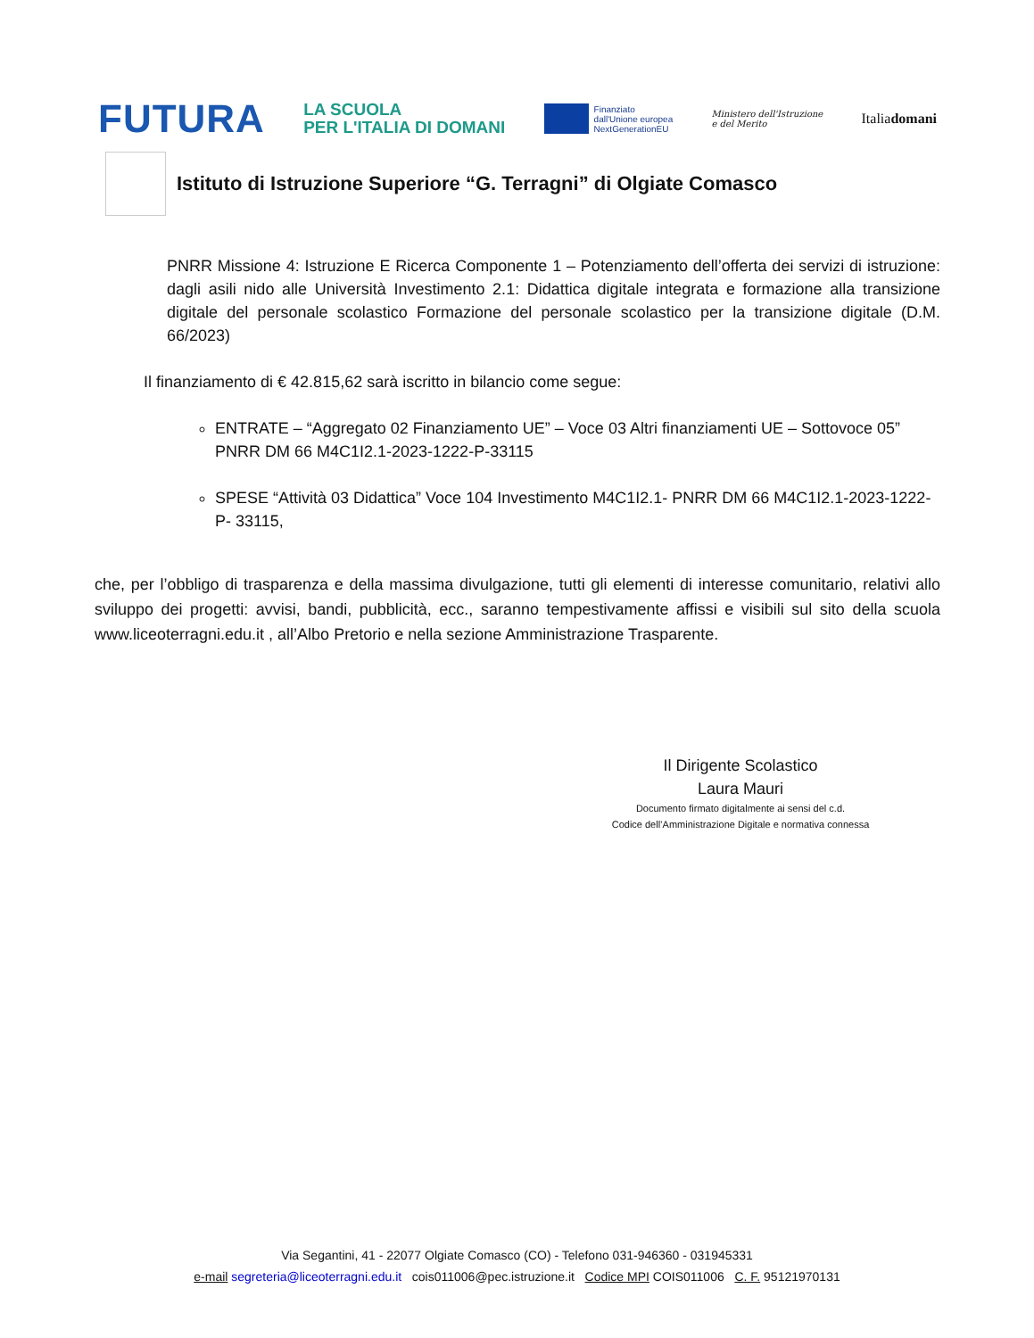FUTURA LA SCUOLA
PER L'ITALIA DI DOMANI Finanziato
dall'Unione europea
NextGenerationEU Ministero dell'Istruzione
e del Merito Italiadomani
Istituto di Istruzione Superiore “G. Terragni” di Olgiate Comasco
PNRR Missione 4: Istruzione E Ricerca Componente 1 – Potenziamento dell’offerta dei servizi di istruzione: dagli asili nido alle Università Investimento 2.1: Didattica digitale integrata e formazione alla transizione digitale del personale scolastico Formazione del personale scolastico per la transizione digitale (D.M. 66/2023)
Il finanziamento di € 42.815,62 sarà iscritto in bilancio come segue:
ENTRATE – “Aggregato 02 Finanziamento UE” – Voce 03 Altri finanziamenti UE – Sottovoce 05” PNRR DM 66 M4C1I2.1-2023-1222-P-33115
SPESE “Attività 03 Didattica” Voce 104 Investimento M4C1I2.1- PNRR DM 66 M4C1I2.1-2023-1222-P- 33115,
che, per l’obbligo di trasparenza e della massima divulgazione, tutti gli elementi di interesse comunitario, relativi allo sviluppo dei progetti: avvisi, bandi, pubblicità, ecc., saranno tempestivamente affissi e visibili sul sito della scuola www.liceoterragni.edu.it , all’Albo Pretorio e nella sezione Amministrazione Trasparente.
Il Dirigente Scolastico
Laura Mauri
Documento firmato digitalmente ai sensi del c.d.
Codice dell’Amministrazione Digitale e normativa connessa
Via Segantini, 41 - 22077 Olgiate Comasco (CO) - Telefono 031-946360 - 031945331
e-mail segreteria@liceoterragni.edu.it cois011006@pec.istruzione.it Codice MPI COIS011006 C. F. 95121970131